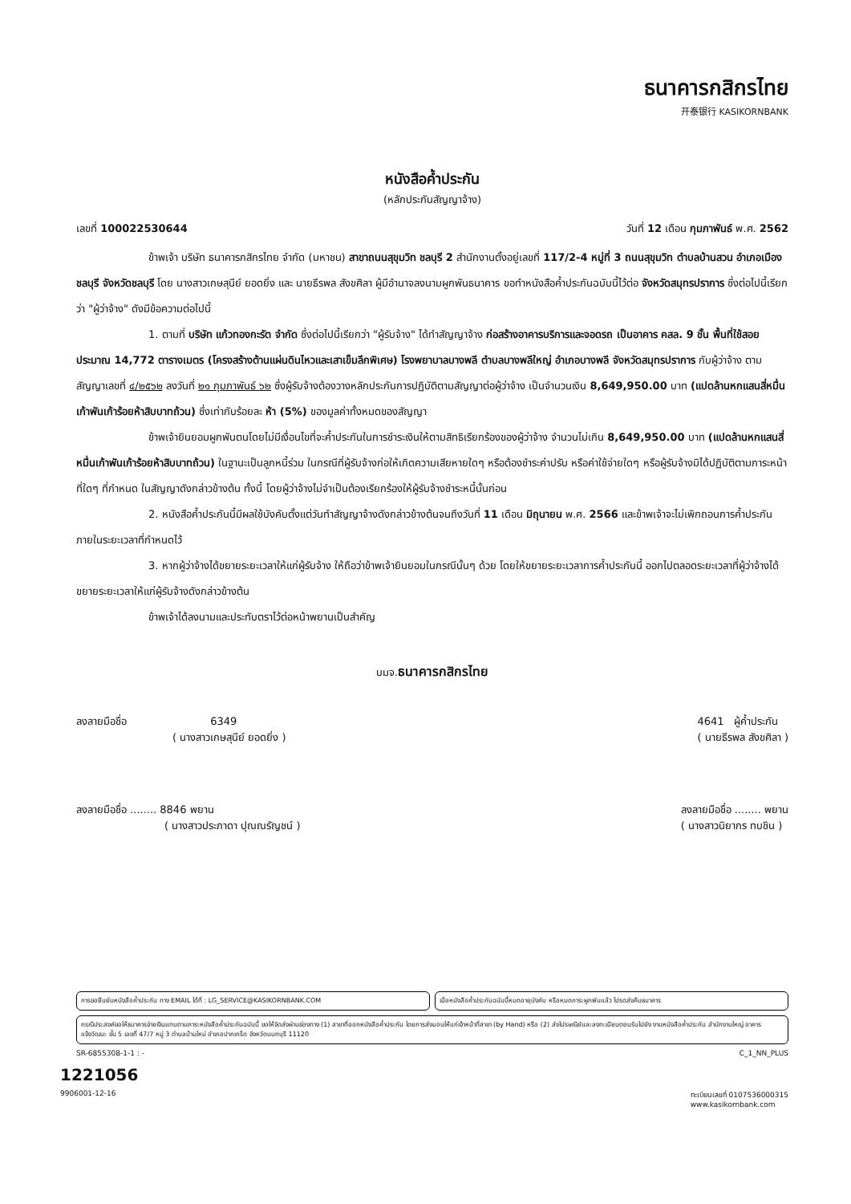ธนาคารกสิกรไทย
开泰银行 KASIKORNBANK
หนังสือค้ำประกัน
(หลักประกันสัญญาจ้าง)
เลขที่ 100022530644 วันที่ 12 เดือน กุมภาพันธ์ พ.ศ. 2562
ข้าพเจ้า บริษัท ธนาคารกสิกรไทย จำกัด (มหาชน) สาขาถนนสุขุมวิท ชลบุรี 2 สำนักงานตั้งอยู่เลขที่ 117/2-4 หมู่ที่ 3 ถนนสุขุมวิท ตำบลบ้านสวน อำเภอเมืองชลบุรี จังหวัดชลบุรี โดย นางสาวเกษสุนีย์ ยอดยิ่ง และ นายธีรพล สังขศิลา ผู้มีอำนาจลงนามผูกพันธนาคาร ขอทำหนังสือค้ำประกันฉบับนี้ไว้ต่อ จังหวัดสมุทรปราการ ซึ่งต่อไปนี้เรียกว่า "ผู้ว่าจ้าง" ดังมีข้อความต่อไปนี้
1. ตามที่ บริษัท แก้วทองกะรัต จำกัด ซึ่งต่อไปนี้เรียกว่า "ผู้รับจ้าง" ได้ทำสัญญาจ้าง ก่อสร้างอาคารบริการและจอดรถ เป็นอาคาร คสล. 9 ชั้น พื้นที่ใช้สอยประมาณ 14,772 ตารางเมตร (โครงสร้างต้านแผ่นดินไหวและเสาเข็มลึกพิเศษ) โรงพยาบาลบางพลี ตำบลบางพลีใหญ่ อำเภอบางพลี จังหวัดสมุทรปราการ กับผู้ว่าจ้าง ตามสัญญาเลขที่ ๔/๒๕๖๒ ลงวันที่ ๒๑ กุมภาพันธ์ ๖๒ ซึ่งผู้รับจ้างต้องวางหลักประกันการปฏิบัติตามสัญญาต่อผู้ว่าจ้าง เป็นจำนวนเงิน 8,649,950.00 บาท (แปดล้านหกแสนสี่หมื่นเก้าพันเก้าร้อยห้าสิบบาทถ้วน) ซึ่งเท่ากับร้อยละ ห้า (5%) ของมูลค่าทั้งหมดของสัญญา
ข้าพเจ้ายินยอมผูกพันตนโดยไม่มีเงื่อนไขที่จะค้ำประกันในการชำระเงินให้ตามสิทธิเรียกร้องของผู้ว่าจ้าง จำนวนไม่เกิน 8,649,950.00 บาท (แปดล้านหกแสนสี่หมื่นเก้าพันเก้าร้อยห้าสิบบาทถ้วน) ในฐานะเป็นลูกหนี้ร่วม ในกรณีที่ผู้รับจ้างก่อให้เกิดความเสียหายใดๆ หรือต้องชำระค่าปรับ หรือค่าใช้จ่ายใดๆ หรือผู้รับจ้างมิได้ปฏิบัติตามภาระหน้าที่ใดๆ ที่กำหนด ในสัญญาดังกล่าวข้างต้น ทั้งนี้ โดยผู้ว่าจ้างไม่จำเป็นต้องเรียกร้องให้ผู้รับจ้างชำระหนี้นั้นก่อน
2. หนังสือค้ำประกันนี้มีผลใช้บังคับตั้งแต่วันทำสัญญาจ้างดังกล่าวข้างต้นจนถึงวันที่ 11 เดือน มิถุนายน พ.ศ. 2566 และข้าพเจ้าจะไม่เพิกถอนการค้ำประกันภายในระยะเวลาที่กำหนดไว้
3. หากผู้ว่าจ้างได้ขยายระยะเวลาให้แก่ผู้รับจ้าง ให้ถือว่าข้าพเจ้ายินยอมในกรณีนั้นๆ ด้วย โดยให้ขยายระยะเวลาการค้ำประกันนี้ ออกไปตลอดระยะเวลาที่ผู้ว่าจ้างได้ขยายระยะเวลาให้แก่ผู้รับจ้างดังกล่าวข้างต้น
ข้าพเจ้าได้ลงนามและประทับตราไว้ต่อหน้าพยานเป็นสำคัญ
บมจ.ธนาคารกสิกรไทย
ลงลายมือชื่อ 6349
( นางสาวเกษสุนีย์ ยอดยิ่ง ) 4641 ผู้ค้ำประกัน
( นายธีรพล สังขศิลา )
ลงลายมือชื่อ ........ 8846 พยาน
( นางสาวประภาดา ปุณณรัญชน์ ) ลงลายมือชื่อ ........ พยาน
( นางสาวนิยากร ทบชิน )
การขอยืนยันหนังสือค้ำประกัน ทาง EMAIL ได้ที่ : LG_SERVICE@KASIKORNBANK.COM
เมื่อหนังสือค้ำประกันฉบับนี้หมดอายุบังคับ หรือหมดภาระผูกพันแล้ว โปรดส่งคืนธนาคาร
กรณีประสงค์ขอให้ธนาคารจ่ายเงินแทนตามภาระหนังสือค้ำประกันฉบับนี้ ขอให้จัดส่งผ่านช่องทาง (1) สาขาที่ออกหนังสือค้ำประกัน โดยการส่งมอบให้แก่เจ้าหน้าที่สาขา (by Hand) หรือ (2) ส่งไปรษณีย์และลงทะเบียนตอบรับไปยัง งานหนังสือค้ำประกัน สำนักงานใหญ่ อาคารแจ้งวัฒนะ ชั้น 5 เลขที่ 47/7 หมู่ 3 ตำบลบ้านใหม่ อำเภอปากเกร็ด จังหวัดนนทบุรี 11120
SR-6855308-1-1 : - C_1_NN_PLUS
1221056
9906001-12-16 ทะเบียนเลขที่ 0107536000315
www.kasikornbank.com